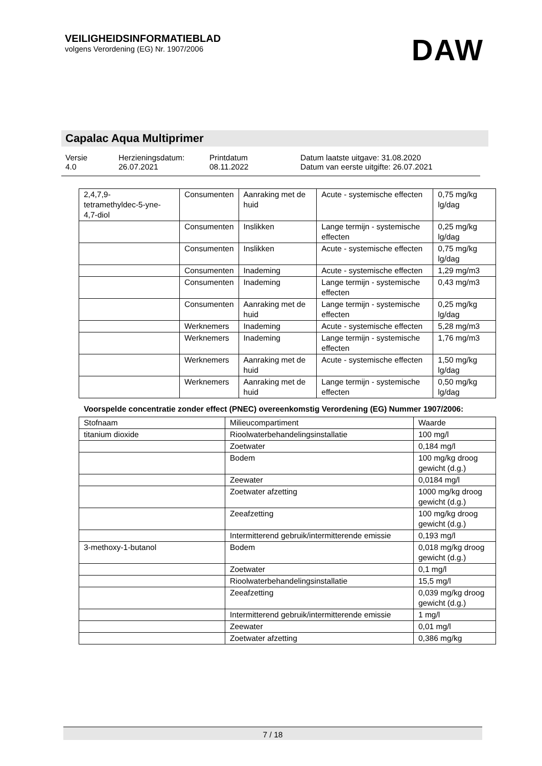VEILIGHEIDSINFORMATIEBLAD
volgens Verordening (EG) Nr. 1907/2006
DAW
Capalac Aqua Multiprimer
Versie
4.0
Herzieningsdatum:
26.07.2021
Printdatum
08.11.2022
Datum laatste uitgave: 31.08.2020
Datum van eerste uitgifte: 26.07.2021
| 2,4,7,9- tetramethyldec-5-yne- 4,7-diol | Consumenten | Aanraking met de huid | Acute - systemische effecten | 0,75 mg/kg lg/dag |
| | Consumenten | Inslikken | Lange termijn - systemische effecten | 0,25 mg/kg lg/dag |
| | Consumenten | Inslikken | Acute - systemische effecten | 0,75 mg/kg lg/dag |
| | Consumenten | Inademing | Acute - systemische effecten | 1,29 mg/m3 |
| | Consumenten | Inademing | Lange termijn - systemische effecten | 0,43 mg/m3 |
| | Consumenten | Aanraking met de huid | Lange termijn - systemische effecten | 0,25 mg/kg lg/dag |
| | Werknemers | Inademing | Acute - systemische effecten | 5,28 mg/m3 |
| | Werknemers | Inademing | Lange termijn - systemische effecten | 1,76 mg/m3 |
| | Werknemers | Aanraking met de huid | Acute - systemische effecten | 1,50 mg/kg lg/dag |
| | Werknemers | Aanraking met de huid | Lange termijn - systemische effecten | 0,50 mg/kg lg/dag |
Voorspelde concentratie zonder effect (PNEC) overeenkomstig Verordening (EG) Nummer 1907/2006:
| Stofnaam | Milieucompartiment | Waarde |
| --- | --- | --- |
| titanium dioxide | Rioolwaterbehandelingsinstallatie | 100 mg/l |
| | Zoetwater | 0,184 mg/l |
| | Bodem | 100 mg/kg droog gewicht (d.g.) |
| | Zeewater | 0,0184 mg/l |
| | Zoetwater afzetting | 1000 mg/kg droog gewicht (d.g.) |
| | Zeeafzetting | 100 mg/kg droog gewicht (d.g.) |
| | Intermitterend gebruik/intermitterende emissie | 0,193 mg/l |
| 3-methoxy-1-butanol | Bodem | 0,018 mg/kg droog gewicht (d.g.) |
| | Zoetwater | 0,1 mg/l |
| | Rioolwaterbehandelingsinstallatie | 15,5 mg/l |
| | Zeeafzetting | 0,039 mg/kg droog gewicht (d.g.) |
| | Intermitterend gebruik/intermitterende emissie | 1 mg/l |
| | Zeewater | 0,01 mg/l |
| | Zoetwater afzetting | 0,386 mg/kg |
7 / 18